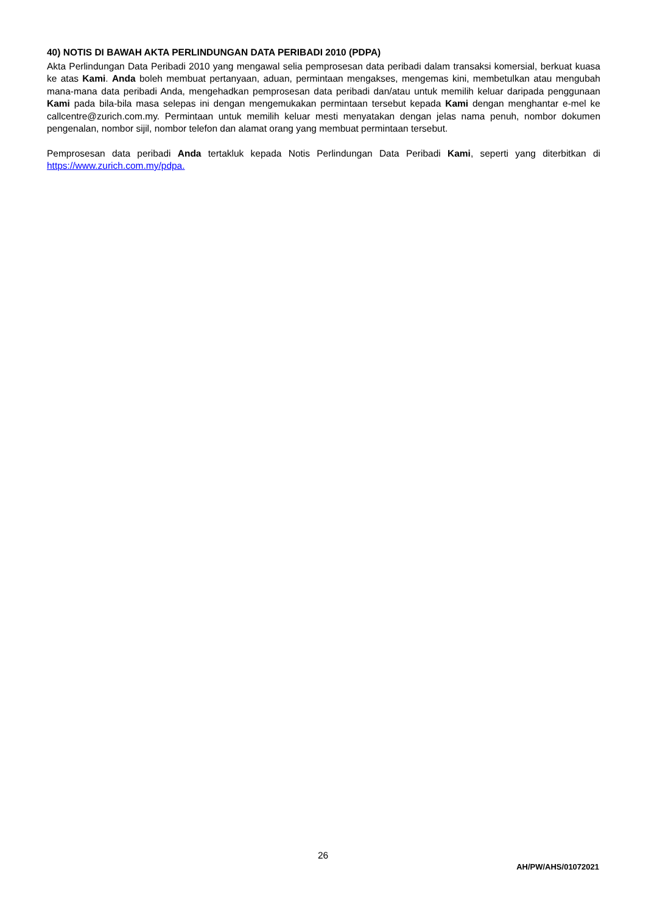40) NOTIS DI BAWAH AKTA PERLINDUNGAN DATA PERIBADI 2010 (PDPA)
Akta Perlindungan Data Peribadi 2010 yang mengawal selia pemprosesan data peribadi dalam transaksi komersial, berkuat kuasa ke atas Kami. Anda boleh membuat pertanyaan, aduan, permintaan mengakses, mengemas kini, membetulkan atau mengubah mana-mana data peribadi Anda, mengehadkan pemprosesan data peribadi dan/atau untuk memilih keluar daripada penggunaan Kami pada bila-bila masa selepas ini dengan mengemukakan permintaan tersebut kepada Kami dengan menghantar e-mel ke callcentre@zurich.com.my. Permintaan untuk memilih keluar mesti menyatakan dengan jelas nama penuh, nombor dokumen pengenalan, nombor sijil, nombor telefon dan alamat orang yang membuat permintaan tersebut.
Pemprosesan data peribadi Anda tertakluk kepada Notis Perlindungan Data Peribadi Kami, seperti yang diterbitkan di https://www.zurich.com.my/pdpa.
26
AH/PW/AHS/01072021